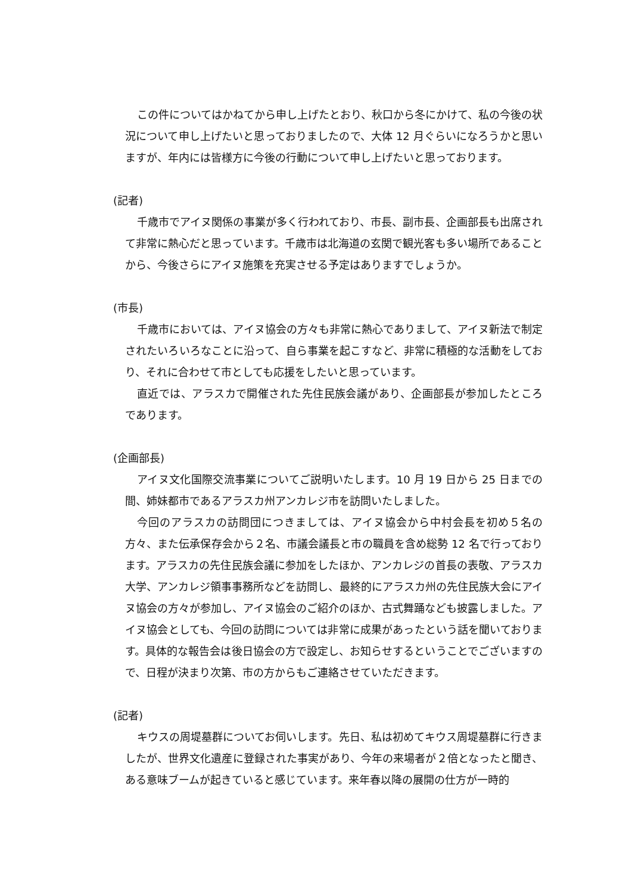この件についてはかねてから申し上げたとおり、秋口から冬にかけて、私の今後の状況について申し上げたいと思っておりましたので、大体 12 月ぐらいになろうかと思いますが、年内には皆様方に今後の行動について申し上げたいと思っております。
(記者)
千歳市でアイヌ関係の事業が多く行われており、市長、副市長、企画部長も出席されて非常に熱心だと思っています。千歳市は北海道の玄関で観光客も多い場所であることから、今後さらにアイヌ施策を充実させる予定はありますでしょうか。
(市長)
千歳市においては、アイヌ協会の方々も非常に熱心でありまして、アイヌ新法で制定されたいろいろなことに沿って、自ら事業を起こすなど、非常に積極的な活動をしており、それに合わせて市としても応援をしたいと思っています。
直近では、アラスカで開催された先住民族会議があり、企画部長が参加したところであります。
(企画部長)
アイヌ文化国際交流事業についてご説明いたします。10 月 19 日から 25 日までの間、姉妹都市であるアラスカ州アンカレジ市を訪問いたしました。
今回のアラスカの訪問団につきましては、アイヌ協会から中村会長を初め５名の方々、また伝承保存会から２名、市議会議長と市の職員を含め総勢 12 名で行っております。アラスカの先住民族会議に参加をしたほか、アンカレジの首長の表敬、アラスカ大学、アンカレジ領事事務所などを訪問し、最終的にアラスカ州の先住民族大会にアイヌ協会の方々が参加し、アイヌ協会のご紹介のほか、古式舞踊なども披露しました。アイヌ協会としても、今回の訪問については非常に成果があったという話を聞いております。具体的な報告会は後日協会の方で設定し、お知らせするということでございますので、日程が決まり次第、市の方からもご連絡させていただきます。
(記者)
キウスの周堤墓群についてお伺いします。先日、私は初めてキウス周堤墓群に行きましたが、世界文化遺産に登録された事実があり、今年の来場者が２倍となったと聞き、ある意味ブームが起きていると感じています。来年春以降の展開の仕方が一時的